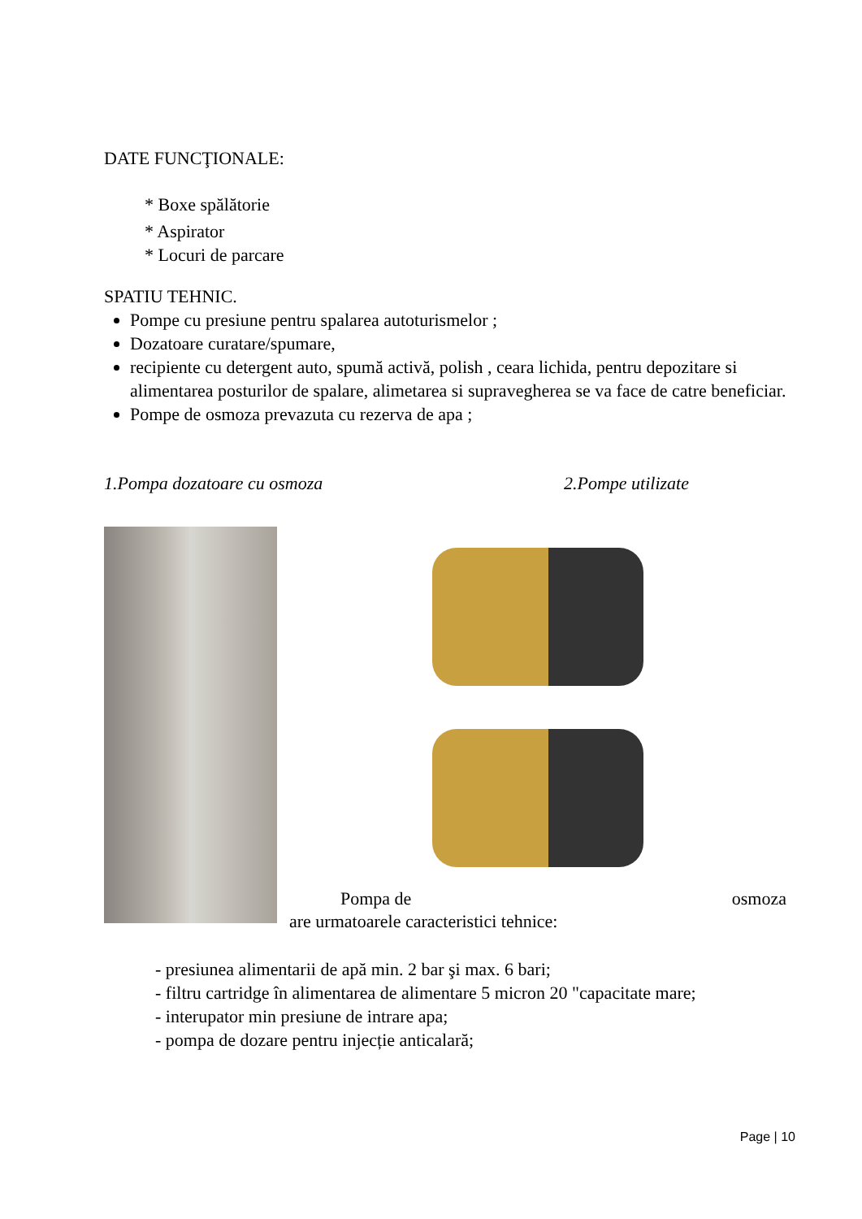DATE FUNCŢIONALE:
* Boxe spălătorie
* Aspirator
* Locuri de parcare
SPATIU TEHNIC.
Pompe cu presiune pentru spalarea autoturismelor ;
Dozatoare curatare/spumare,
recipiente cu detergent auto, spumă activă, polish , ceara lichida, pentru depozitare si alimentarea posturilor de spalare, alimetarea si supravegherea se va face de catre beneficiar.
Pompe de osmoza prevazuta cu rezerva de apa ;
1.Pompa dozatoare cu osmoza 2.Pompe utilizate
Pompa de osmoza
are urmatoarele caracteristici tehnice:
- presiunea alimentarii de apă min. 2 bar şi max. 6 bari;
- filtru cartridge în alimentarea de alimentare 5 micron 20 "capacitate mare;
- interupator min presiune de intrare apa;
- pompa de dozare pentru injecție anticalară;
Page | 10